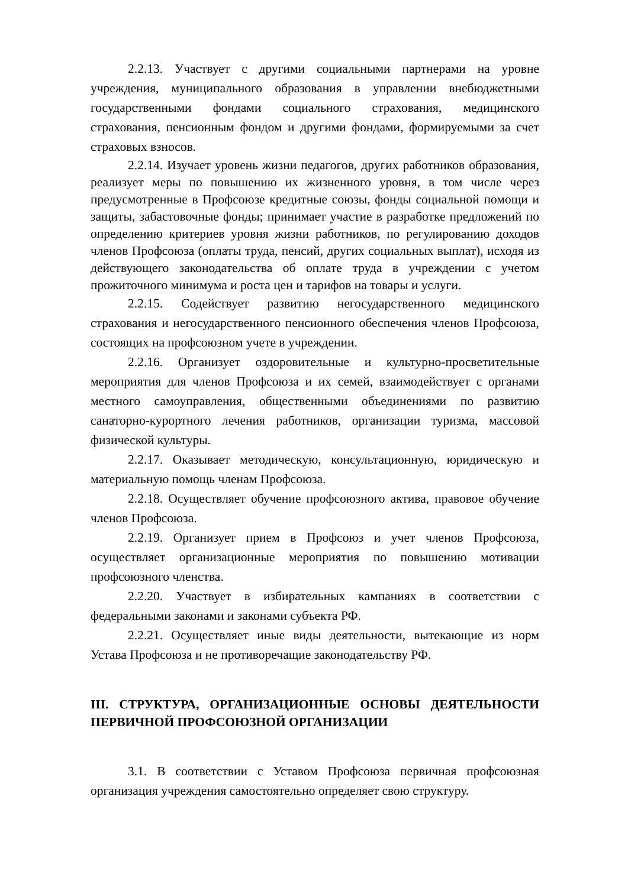2.2.13. Участвует с другими социальными партнерами на уровне учреждения, муниципального образования в управлении внебюджетными государственными фондами социального страхования, медицинского страхования, пенсионным фондом и другими фондами, формируемыми за счет страховых взносов.
2.2.14. Изучает уровень жизни педагогов, других работников образования, реализует меры по повышению их жизненного уровня, в том числе через предусмотренные в Профсоюзе кредитные союзы, фонды социальной помощи и защиты, забастовочные фонды; принимает участие в разработке предложений по определению критериев уровня жизни работников, по регулированию доходов членов Профсоюза (оплаты труда, пенсий, других социальных выплат), исходя из действующего законодательства об оплате труда в учреждении с учетом прожиточного минимума и роста цен и тарифов на товары и услуги.
2.2.15. Содействует развитию негосударственного медицинского страхования и негосударственного пенсионного обеспечения членов Профсоюза, состоящих на профсоюзном учете в учреждении.
2.2.16. Организует оздоровительные и культурно-просветительные мероприятия для членов Профсоюза и их семей, взаимодействует с органами местного самоуправления, общественными объединениями по развитию санаторно-курортного лечения работников, организации туризма, массовой физической культуры.
2.2.17. Оказывает методическую, консультационную, юридическую и материальную помощь членам Профсоюза.
2.2.18. Осуществляет обучение профсоюзного актива, правовое обучение членов Профсоюза.
2.2.19. Организует прием в Профсоюз и учет членов Профсоюза, осуществляет организационные мероприятия по повышению мотивации профсоюзного членства.
2.2.20. Участвует в избирательных кампаниях в соответствии с федеральными законами и законами субъекта РФ.
2.2.21. Осуществляет иные виды деятельности, вытекающие из норм Устава Профсоюза и не противоречащие законодательству РФ.
III. СТРУКТУРА, ОРГАНИЗАЦИОННЫЕ ОСНОВЫ ДЕЯТЕЛЬНОСТИ ПЕРВИЧНОЙ ПРОФСОЮЗНОЙ ОРГАНИЗАЦИИ
3.1. В соответствии с Уставом Профсоюза первичная профсоюзная организация учреждения самостоятельно определяет свою структуру.